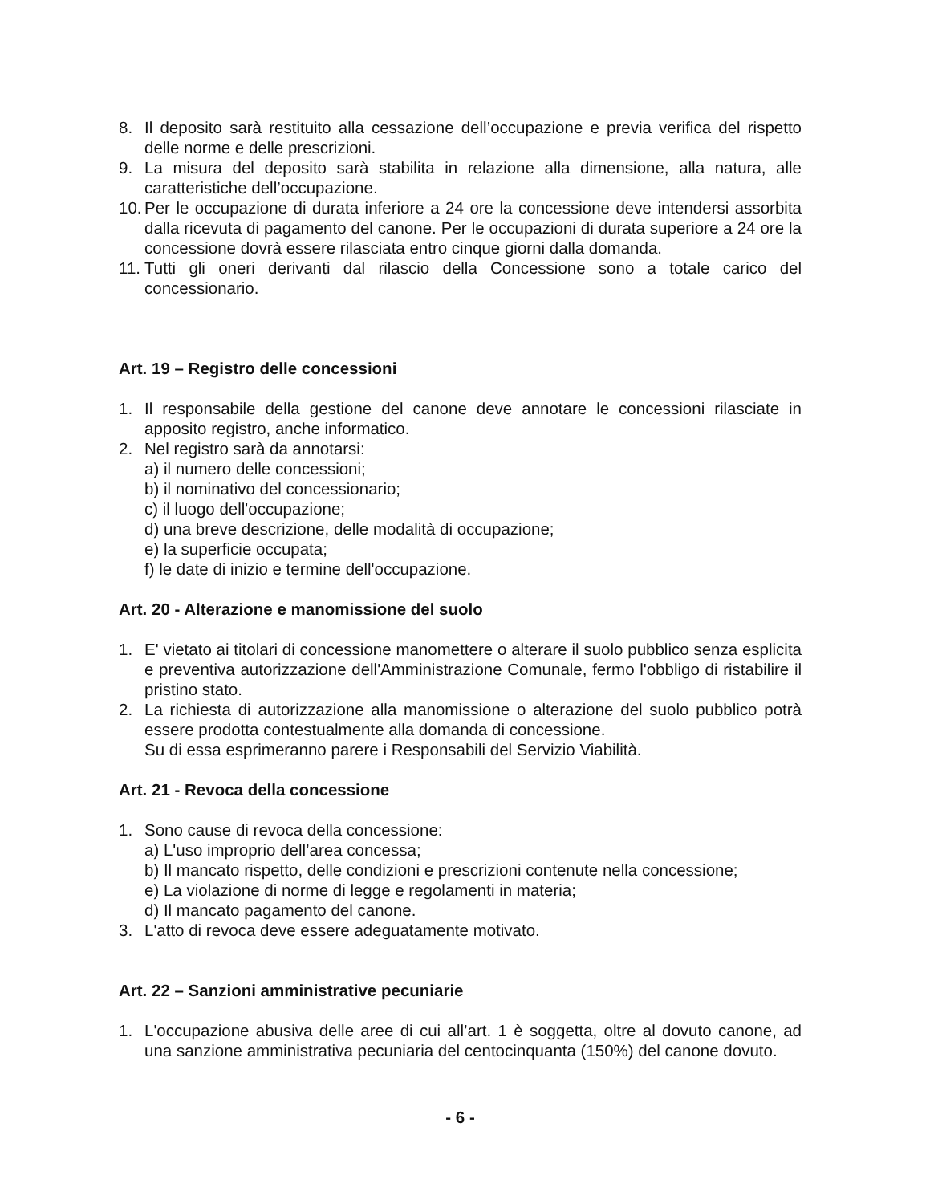8. Il deposito sarà restituito alla cessazione dell’occupazione e previa verifica del rispetto delle norme e delle prescrizioni.
9. La misura del deposito sarà stabilita in relazione alla dimensione, alla natura, alle caratteristiche dell’occupazione.
10. Per le occupazione di durata inferiore a 24 ore la concessione deve intendersi assorbita dalla ricevuta di pagamento del canone. Per le occupazioni di durata superiore a 24 ore la concessione dovrà essere rilasciata entro cinque giorni dalla domanda.
11. Tutti gli oneri derivanti dal rilascio della Concessione sono a totale carico del concessionario.
Art. 19 – Registro delle concessioni
1. Il responsabile della gestione del canone deve annotare le concessioni rilasciate in apposito registro, anche informatico.
2. Nel registro sarà da annotarsi:
a) il numero delle concessioni;
b) il nominativo del concessionario;
c) il luogo dell'occupazione;
d) una breve descrizione, delle modalità di occupazione;
e) la superficie occupata;
f) le date di inizio e termine dell'occupazione.
Art. 20 - Alterazione e manomissione del suolo
1. E' vietato ai titolari di concessione manomettere o alterare il suolo pubblico senza esplicita e preventiva autorizzazione dell'Amministrazione Comunale, fermo l'obbligo di ristabilire il pristino stato.
2. La richiesta di autorizzazione alla manomissione o alterazione del suolo pubblico potrà essere prodotta contestualmente alla domanda di concessione.
Su di essa esprimeranno parere i Responsabili del Servizio Viabilità.
Art. 21 - Revoca della concessione
1. Sono cause di revoca della concessione:
a) L'uso improprio dell’area concessa;
b) Il mancato rispetto, delle condizioni e prescrizioni contenute nella concessione;
e) La violazione di norme di legge e regolamenti in materia;
d) Il mancato pagamento del canone.
3. L'atto di revoca deve essere adeguatamente motivato.
Art. 22 – Sanzioni amministrative pecuniarie
1. L'occupazione abusiva delle aree di cui all’art. 1 è soggetta, oltre al dovuto canone, ad una sanzione amministrativa pecuniaria del centocinquanta (150%) del canone dovuto.
- 6 -